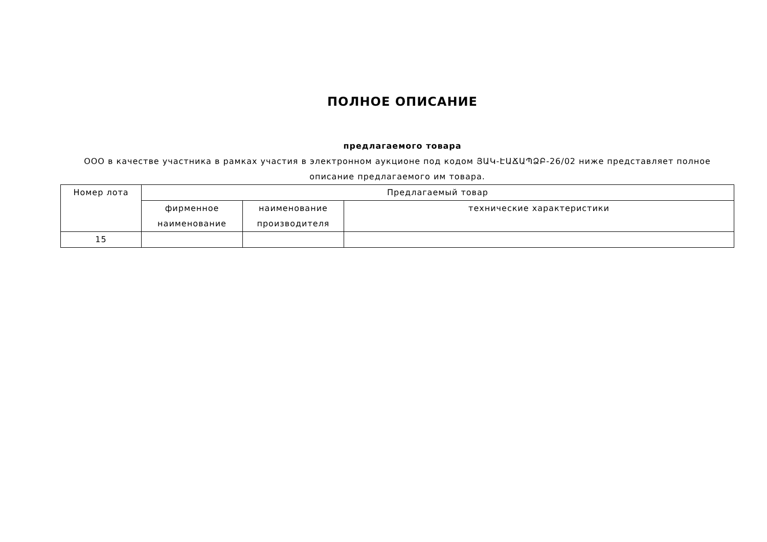ПОЛНОЕ ОПИСАНИЕ
предлагаемого товара
ООО в качестве участника в рамках участия в электронном аукционе под кодом ՅԱԿ-ԷԱՃԱՊՁԲ-26/02 ниже представляет полное описание предлагаемого им товара.
| Номер лота | Предлагаемый товар | | |
| --- | --- | --- | --- |
| | фирменное наименование | наименование производителя | технические характеристики |
| 15 | | | |